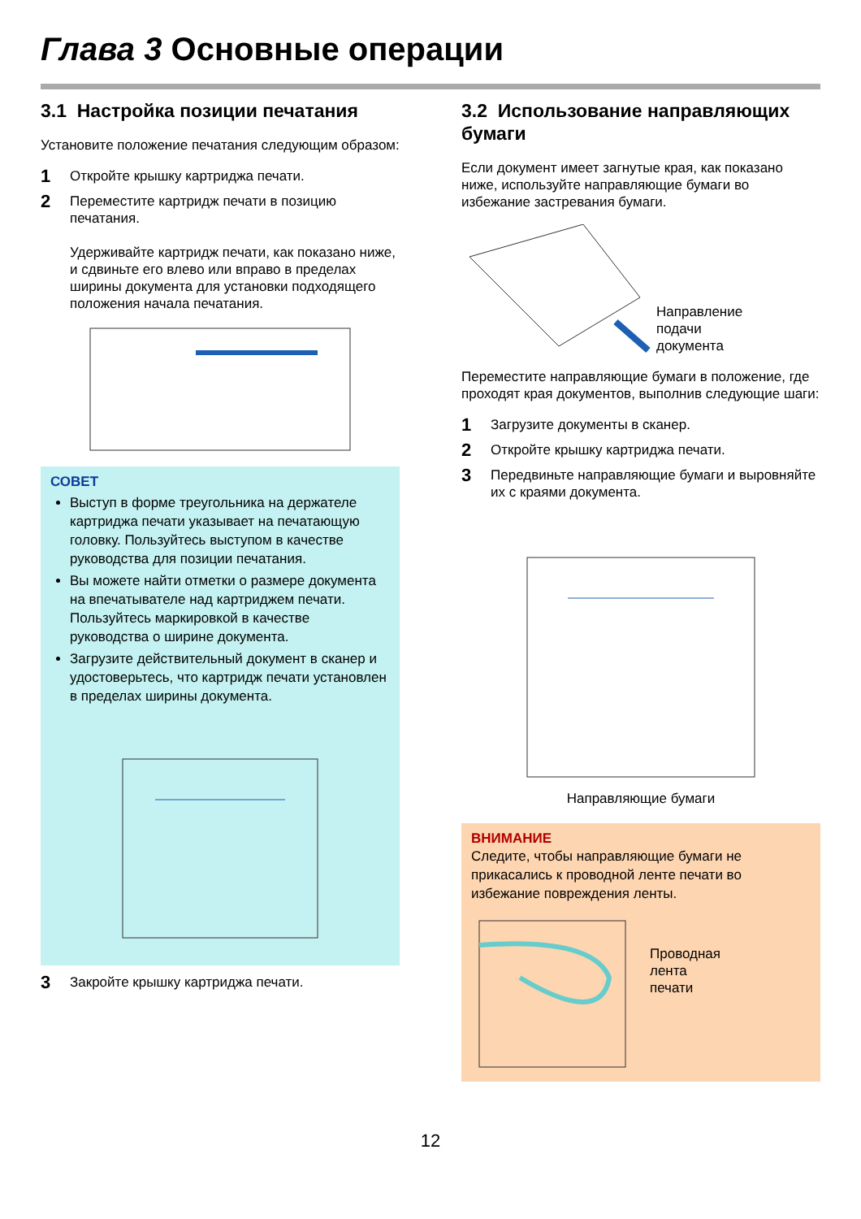Глава 3 Основные операции
3.1 Настройка позиции печатания
Установите положение печатания следующим образом:
1 Откройте крышку картриджа печати.
2 Переместите картридж печати в позицию печатания.
Удерживайте картридж печати, как показано ниже, и сдвиньте его влево или вправо в пределах ширины документа для установки подходящего положения начала печатания.
СОВЕТ
Выступ в форме треугольника на держателе картриджа печати указывает на печатающую головку. Пользуйтесь выступом в качестве руководства для позиции печатания.
Вы можете найти отметки о размере документа на впечатывателе над картриджем печати. Пользуйтесь маркировкой в качестве руководства о ширине документа.
Загрузите действительный документ в сканер и удостоверьтесь, что картридж печати установлен в пределах ширины документа.
3 Закройте крышку картриджа печати.
3.2 Использование направляющих бумаги
Если документ имеет загнутые края, как показано ниже, используйте направляющие бумаги во избежание застревания бумаги.
Направление
подачи
документа
Переместите направляющие бумаги в положение, где проходят края документов, выполнив следующие шаги:
1 Загрузите документы в сканер.
2 Откройте крышку картриджа печати.
3 Передвиньте направляющие бумаги и выровняйте их с краями документа.
Направляющие бумаги
ВНИМАНИЕ
Следите, чтобы направляющие бумаги не прикасались к проводной ленте печати во избежание повреждения ленты.
Проводная
лента
печати
12